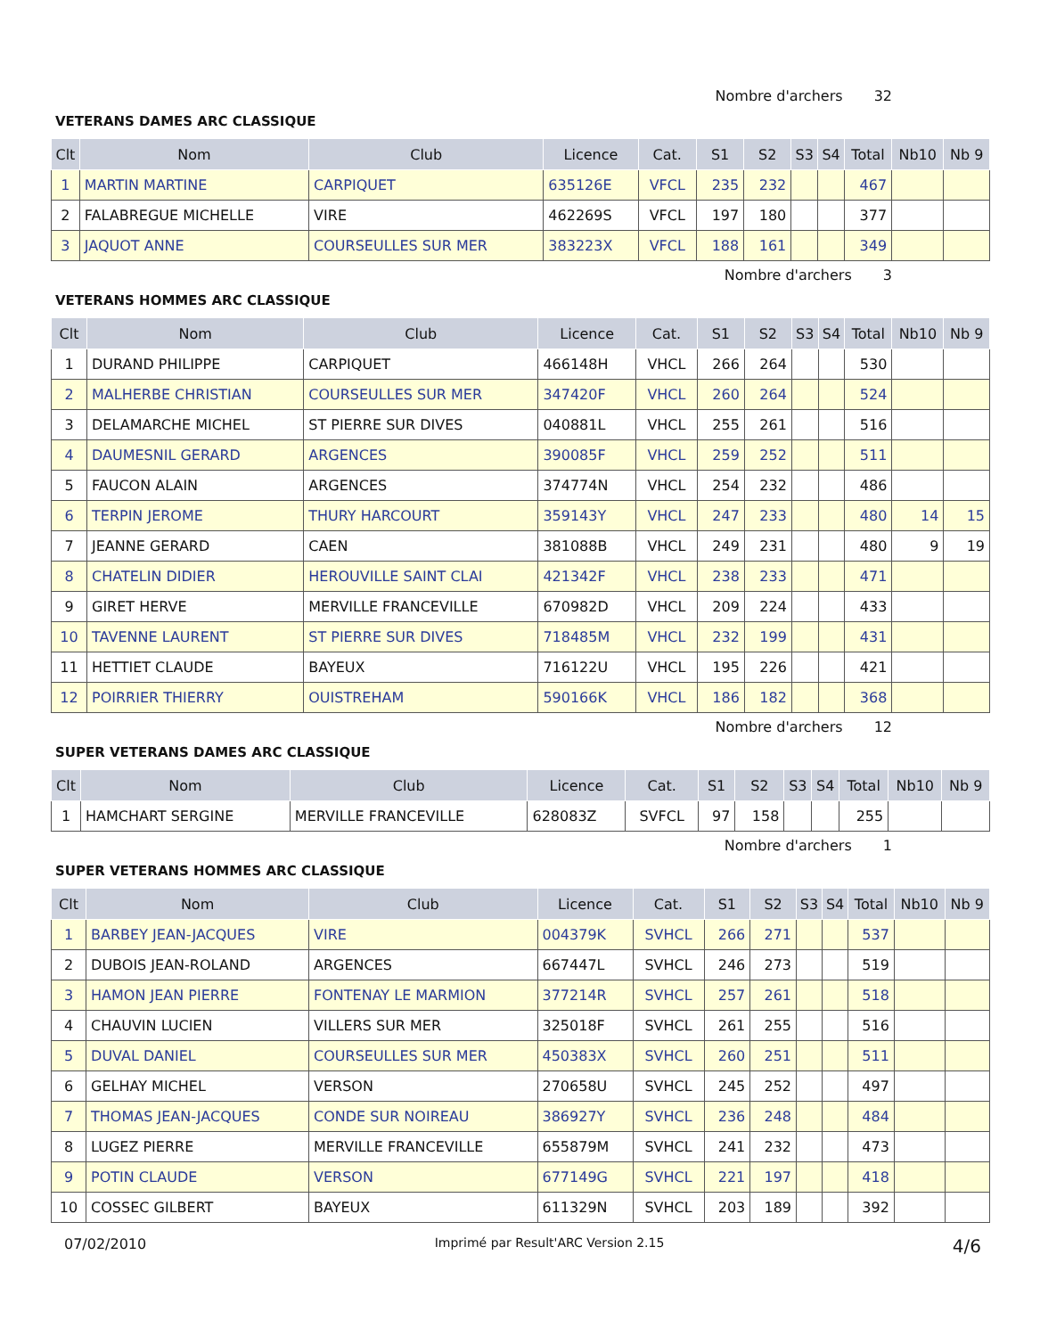Nombre d'archers 32
VETERANS DAMES ARC CLASSIQUE
| Clt | Nom | Club | Licence | Cat. | S1 | S2 | S3 | S4 | Total | Nb10 | Nb 9 |
| --- | --- | --- | --- | --- | --- | --- | --- | --- | --- | --- | --- |
| 1 | MARTIN MARTINE | CARPIQUET | 635126E | VFCL | 235 | 232 | | | 467 | | |
| 2 | FALABREGUE MICHELLE | VIRE | 462269S | VFCL | 197 | 180 | | | 377 | | |
| 3 | JAQUOT ANNE | COURSEULLES SUR MER | 383223X | VFCL | 188 | 161 | | | 349 | | |
Nombre d'archers 3
VETERANS HOMMES ARC CLASSIQUE
| Clt | Nom | Club | Licence | Cat. | S1 | S2 | S3 | S4 | Total | Nb10 | Nb 9 |
| --- | --- | --- | --- | --- | --- | --- | --- | --- | --- | --- | --- |
| 1 | DURAND PHILIPPE | CARPIQUET | 466148H | VHCL | 266 | 264 | | | 530 | | |
| 2 | MALHERBE CHRISTIAN | COURSEULLES SUR MER | 347420F | VHCL | 260 | 264 | | | 524 | | |
| 3 | DELAMARCHE MICHEL | ST PIERRE SUR DIVES | 040881L | VHCL | 255 | 261 | | | 516 | | |
| 4 | DAUMESNIL GERARD | ARGENCES | 390085F | VHCL | 259 | 252 | | | 511 | | |
| 5 | FAUCON ALAIN | ARGENCES | 374774N | VHCL | 254 | 232 | | | 486 | | |
| 6 | TERPIN JEROME | THURY HARCOURT | 359143Y | VHCL | 247 | 233 | | | 480 | 14 | 15 |
| 7 | JEANNE GERARD | CAEN | 381088B | VHCL | 249 | 231 | | | 480 | 9 | 19 |
| 8 | CHATELIN DIDIER | HEROUVILLE SAINT CLAI | 421342F | VHCL | 238 | 233 | | | 471 | | |
| 9 | GIRET HERVE | MERVILLE FRANCEVILLE | 670982D | VHCL | 209 | 224 | | | 433 | | |
| 10 | TAVENNE LAURENT | ST PIERRE SUR DIVES | 718485M | VHCL | 232 | 199 | | | 431 | | |
| 11 | HETTIET CLAUDE | BAYEUX | 716122U | VHCL | 195 | 226 | | | 421 | | |
| 12 | POIRRIER THIERRY | OUISTREHAM | 590166K | VHCL | 186 | 182 | | | 368 | | |
Nombre d'archers 12
SUPER VETERANS DAMES ARC CLASSIQUE
| Clt | Nom | Club | Licence | Cat. | S1 | S2 | S3 | S4 | Total | Nb10 | Nb 9 |
| --- | --- | --- | --- | --- | --- | --- | --- | --- | --- | --- | --- |
| 1 | HAMCHART SERGINE | MERVILLE FRANCEVILLE | 628083Z | SVFCL | 97 | 158 | | | 255 | | |
Nombre d'archers 1
SUPER VETERANS HOMMES ARC CLASSIQUE
| Clt | Nom | Club | Licence | Cat. | S1 | S2 | S3 | S4 | Total | Nb10 | Nb 9 |
| --- | --- | --- | --- | --- | --- | --- | --- | --- | --- | --- | --- |
| 1 | BARBEY JEAN-JACQUES | VIRE | 004379K | SVHCL | 266 | 271 | | | 537 | | |
| 2 | DUBOIS JEAN-ROLAND | ARGENCES | 667447L | SVHCL | 246 | 273 | | | 519 | | |
| 3 | HAMON JEAN PIERRE | FONTENAY LE MARMION | 377214R | SVHCL | 257 | 261 | | | 518 | | |
| 4 | CHAUVIN LUCIEN | VILLERS SUR MER | 325018F | SVHCL | 261 | 255 | | | 516 | | |
| 5 | DUVAL DANIEL | COURSEULLES SUR MER | 450383X | SVHCL | 260 | 251 | | | 511 | | |
| 6 | GELHAY MICHEL | VERSON | 270658U | SVHCL | 245 | 252 | | | 497 | | |
| 7 | THOMAS JEAN-JACQUES | CONDE SUR NOIREAU | 386927Y | SVHCL | 236 | 248 | | | 484 | | |
| 8 | LUGEZ PIERRE | MERVILLE FRANCEVILLE | 655879M | SVHCL | 241 | 232 | | | 473 | | |
| 9 | POTIN CLAUDE | VERSON | 677149G | SVHCL | 221 | 197 | | | 418 | | |
| 10 | COSSEC GILBERT | BAYEUX | 611329N | SVHCL | 203 | 189 | | | 392 | | |
07/02/2010 Imprimé par Result'ARC Version 2.15 4/6